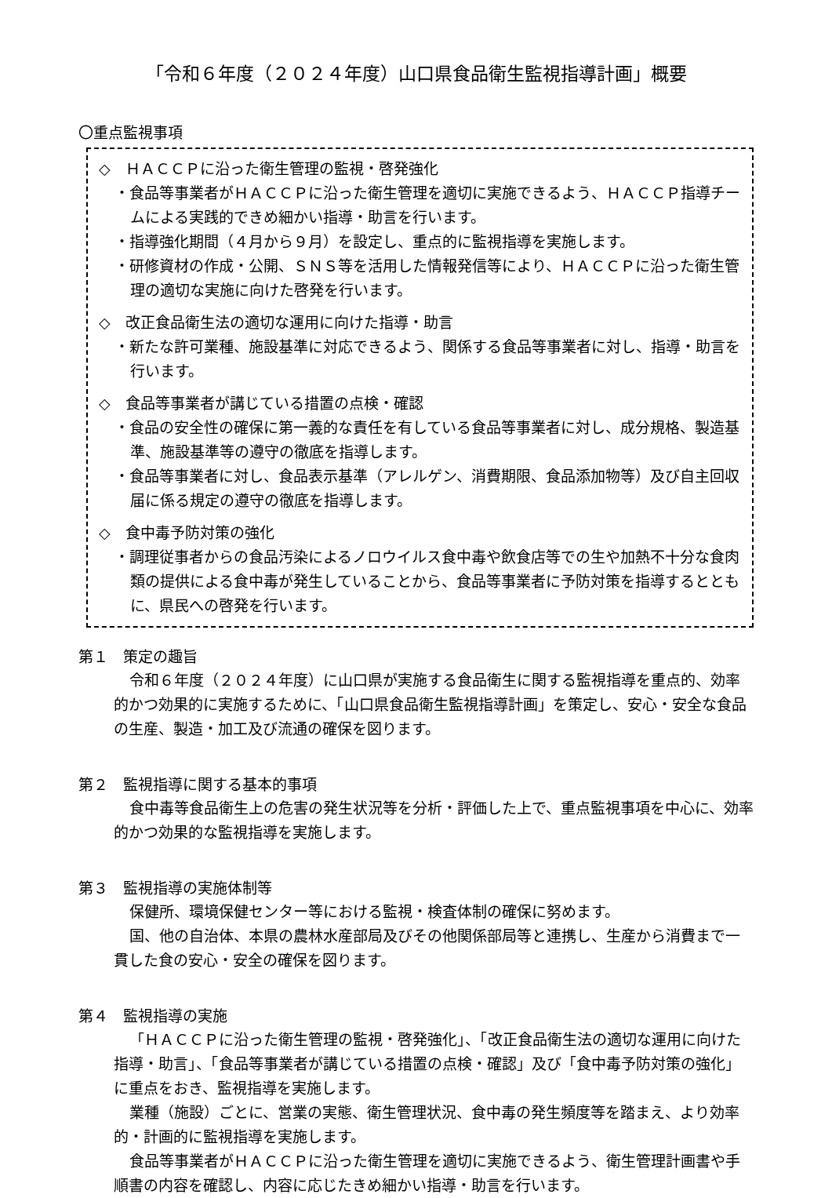「令和６年度（２０２４年度）山口県食品衛生監視指導計画」概要
〇重点監視事項
◇　ＨＡＣＣＰに沿った衛生管理の監視・啓発強化
・食品等事業者がＨＡＣＣＰに沿った衛生管理を適切に実施できるよう、ＨＡＣＣＰ指導チームによる実践的できめ細かい指導・助言を行います。
・指導強化期間（４月から９月）を設定し、重点的に監視指導を実施します。
・研修資材の作成・公開、ＳＮＳ等を活用した情報発信等により、ＨＡＣＣＰに沿った衛生管理の適切な実施に向けた啓発を行います。
◇　改正食品衛生法の適切な運用に向けた指導・助言
・新たな許可業種、施設基準に対応できるよう、関係する食品等事業者に対し、指導・助言を行います。
◇　食品等事業者が講じている措置の点検・確認
・食品の安全性の確保に第一義的な責任を有している食品等事業者に対し、成分規格、製造基準、施設基準等の遵守の徹底を指導します。
・食品等事業者に対し、食品表示基準（アレルゲン、消費期限、食品添加物等）及び自主回収届に係る規定の遵守の徹底を指導します。
◇　食中毒予防対策の強化
・調理従事者からの食品汚染によるノロウイルス食中毒や飲食店等での生や加熱不十分な食肉類の提供による食中毒が発生していることから、食品等事業者に予防対策を指導するとともに、県民への啓発を行います。
第１　策定の趣旨
令和６年度（２０２４年度）に山口県が実施する食品衛生に関する監視指導を重点的、効率的かつ効果的に実施するために、「山口県食品衛生監視指導計画」を策定し、安心・安全な食品の生産、製造・加工及び流通の確保を図ります。
第２　監視指導に関する基本的事項
食中毒等食品衛生上の危害の発生状況等を分析・評価した上で、重点監視事項を中心に、効率的かつ効果的な監視指導を実施します。
第３　監視指導の実施体制等
保健所、環境保健センター等における監視・検査体制の確保に努めます。
国、他の自治体、本県の農林水産部局及びその他関係部局等と連携し、生産から消費まで一貫した食の安心・安全の確保を図ります。
第４　監視指導の実施
「ＨＡＣＣＰに沿った衛生管理の監視・啓発強化」、「改正食品衛生法の適切な運用に向けた指導・助言」、「食品等事業者が講じている措置の点検・確認」及び「食中毒予防対策の強化」に重点をおき、監視指導を実施します。
業種（施設）ごとに、営業の実態、衛生管理状況、食中毒の発生頻度等を踏まえ、より効率的・計画的に監視指導を実施します。
食品等事業者がＨＡＣＣＰに沿った衛生管理を適切に実施できるよう、衛生管理計画書や手順書の内容を確認し、内容に応じたきめ細かい指導・助言を行います。